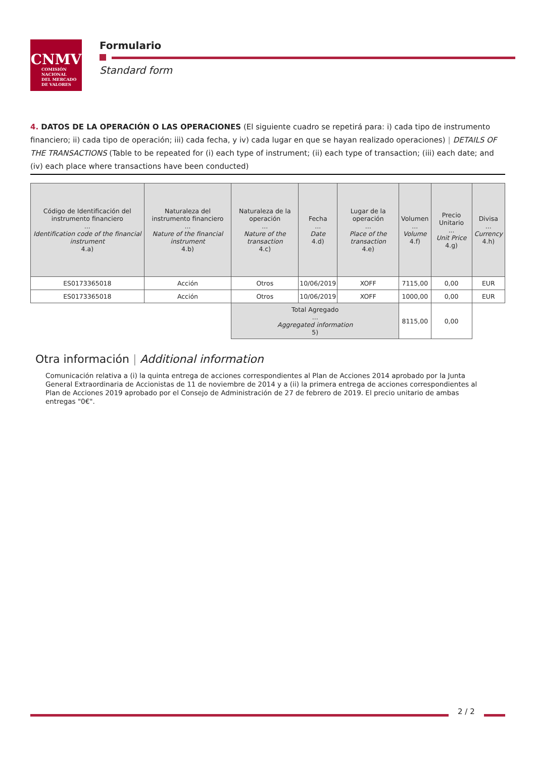CNMV
COMISIÓN
NACIONAL
DEL MERCADO
DE VALORES
Formulario
Standard form
4. DATOS DE LA OPERACIÓN O LAS OPERACIONES (El siguiente cuadro se repetirá para: i) cada tipo de instrumento financiero; ii) cada tipo de operación; iii) cada fecha, y iv) cada lugar en que se hayan realizado operaciones) | DETAILS OF THE TRANSACTIONS (Table to be repeated for (i) each type of instrument; (ii) each type of transaction; (iii) each date; and (iv) each place where transactions have been conducted)
| Código de Identificación del instrumento financiero ... Identification code of the financial instrument 4.a) | Naturaleza del instrumento financiero ... Nature of the financial instrument 4.b) | Naturaleza de la operación ... Nature of the transaction 4.c) | Fecha ... Date 4.d) | Lugar de la operación ... Place of the transaction 4.e) | Volumen ... Volume 4.f) | Precio Unitario ... Unit Price 4.g) | Divisa ... Currency 4.h) |
| --- | --- | --- | --- | --- | --- | --- | --- |
| ES0173365018 | Acción | Otros | 10/06/2019 | XOFF | 7115,00 | 0,00 | EUR |
| ES0173365018 | Acción | Otros | 10/06/2019 | XOFF | 1000,00 | 0,00 | EUR |
| | | Total Agregado ... Aggregated information 5) | | | 8115,00 | 0,00 | |
Otra información | Additional information
Comunicación relativa a (i) la quinta entrega de acciones correspondientes al Plan de Acciones 2014 aprobado por la Junta General Extraordinaria de Accionistas de 11 de noviembre de 2014 y a (ii) la primera entrega de acciones correspondientes al Plan de Acciones 2019 aprobado por el Consejo de Administración de 27 de febrero de 2019. El precio unitario de ambas entregas "0€".
2 / 2